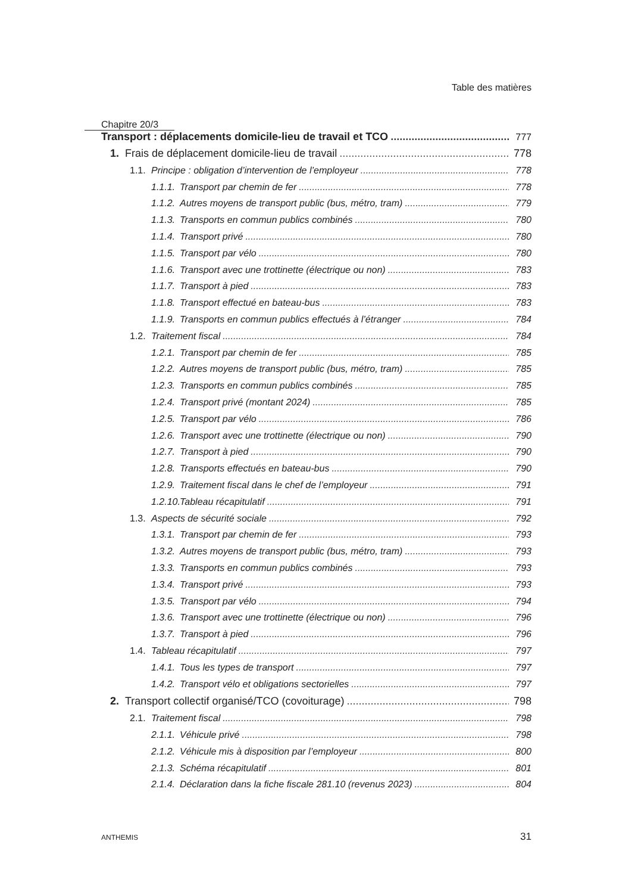Table des matières
Chapitre 20/3
Transport : déplacements domicile-lieu de travail et TCO 777
1. Frais de déplacement domicile-lieu de travail 778
1.1. Principe : obligation d’intervention de l’employeur 778
1.1.1. Transport par chemin de fer 778
1.1.2. Autres moyens de transport public (bus, métro, tram) 779
1.1.3. Transports en commun publics combinés 780
1.1.4. Transport privé 780
1.1.5. Transport par vélo 780
1.1.6. Transport avec une trottinette (électrique ou non) 783
1.1.7. Transport à pied 783
1.1.8. Transport effectué en bateau-bus 783
1.1.9. Transports en commun publics effectués à l’étranger 784
1.2. Traitement fiscal 784
1.2.1. Transport par chemin de fer 785
1.2.2. Autres moyens de transport public (bus, métro, tram) 785
1.2.3. Transports en commun publics combinés 785
1.2.4. Transport privé (montant 2024) 785
1.2.5. Transport par vélo 786
1.2.6. Transport avec une trottinette (électrique ou non) 790
1.2.7. Transport à pied 790
1.2.8. Transports effectués en bateau-bus 790
1.2.9. Traitement fiscal dans le chef de l’employeur 791
1.2.10. Tableau récapitulatif 791
1.3. Aspects de sécurité sociale 792
1.3.1. Transport par chemin de fer 793
1.3.2. Autres moyens de transport public (bus, métro, tram) 793
1.3.3. Transports en commun publics combinés 793
1.3.4. Transport privé 793
1.3.5. Transport par vélo 794
1.3.6. Transport avec une trottinette (électrique ou non) 796
1.3.7. Transport à pied 796
1.4. Tableau récapitulatif 797
1.4.1. Tous les types de transport 797
1.4.2. Transport vélo et obligations sectorielles 797
2. Transport collectif organisé/TCO (covoiturage) 798
2.1. Traitement fiscal 798
2.1.1. Véhicule privé 798
2.1.2. Véhicule mis à disposition par l’employeur 800
2.1.3. Schéma récapitulatif 801
2.1.4. Déclaration dans la fiche fiscale 281.10 (revenus 2023) 804
ANTHEMIS 31